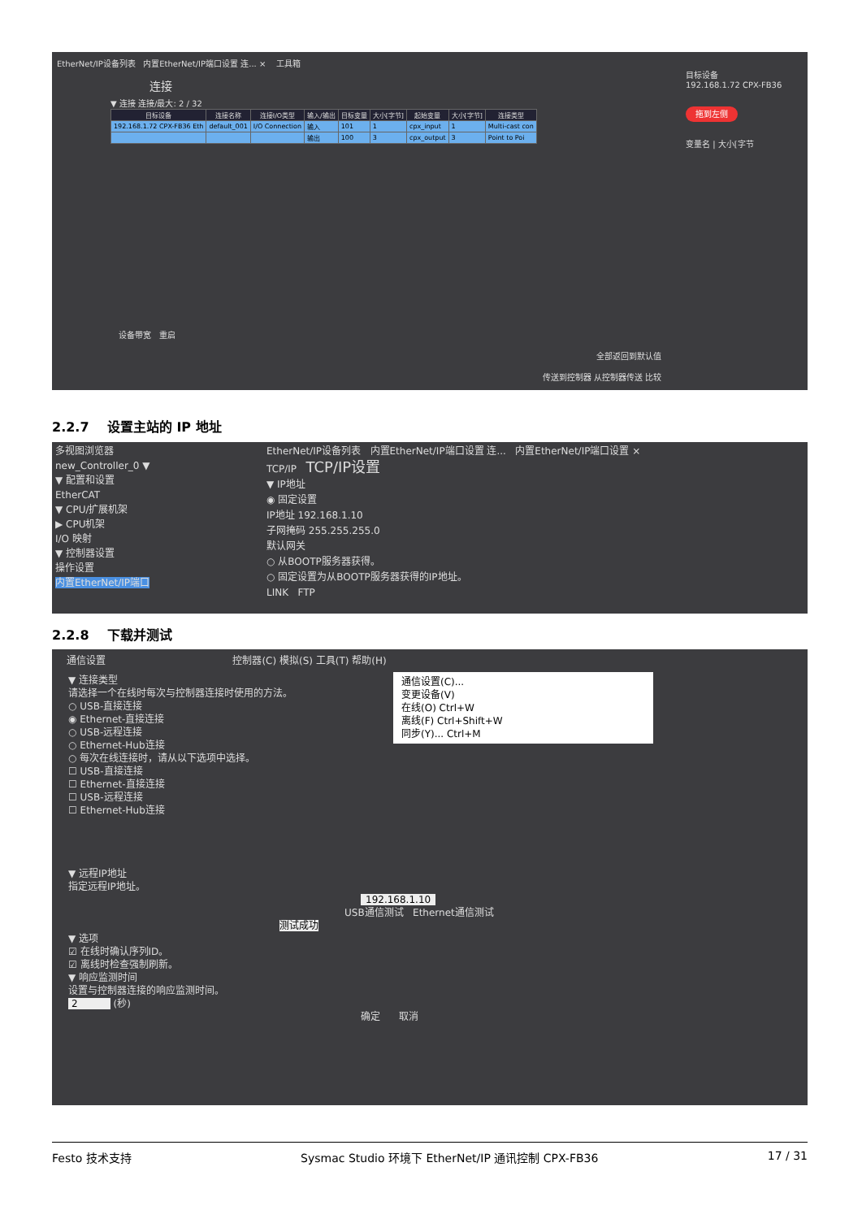EtherNet/IP设备列表 内置EtherNet/IP端口设置 连... × 工具箱
连接
▼ 连接 连接/最大: 2 / 32
| 目标设备 | 连接名称 | 连接I/O类型 | 输入/输出 | 目标变量 | 大小[字节] | 起始变量 | 大小[字节] | 连接类型 |
| --- | --- | --- | --- | --- | --- | --- | --- | --- |
| 192.168.1.72 CPX-FB36 Eth | default_001 | I/O Connection | 输入 | 101 | 1 | cpx_input | 1 | Multi-cast con |
| | | | 输出 | 100 | 3 | cpx_output | 3 | Point to Poi |
目标设备
192.168.1.72 CPX-FB36
拖到左侧
变量名 | 大小[字节
设备带宽 重启
全部返回到默认值
传送到控制器 从控制器传送 比较
2.2.7 设置主站的 IP 地址
多视图浏览器
new_Controller_0 ▼
▼ 配置和设置
EtherCAT
▼ CPU/扩展机架
▶ CPU机架
I/O 映射
▼ 控制器设置
操作设置
内置EtherNet/IP端口
EtherNet/IP设备列表 内置EtherNet/IP端口设置 连... 内置EtherNet/IP端口设置 ×
TCP/IP TCP/IP设置
▼ IP地址
◉ 固定设置
IP地址 192.168.1.10
子网掩码 255.255.255.0
默认网关
○ 从BOOTP服务器获得。
○ 固定设置为从BOOTP服务器获得的IP地址。
LINK FTP
2.2.8 下载并测试
通信设置 控制器(C) 模拟(S) 工具(T) 帮助(H)
通信设置(C)...
变更设备(V)
在线(O) Ctrl+W
离线(F) Ctrl+Shift+W
同步(Y)... Ctrl+M
▼ 连接类型
请选择一个在线时每次与控制器连接时使用的方法。
○ USB-直接连接
◉ Ethernet-直接连接
○ USB-远程连接
○ Ethernet-Hub连接
○ 每次在线连接时，请从以下选项中选择。
☐ USB-直接连接
☐ Ethernet-直接连接
☐ USB-远程连接
☐ Ethernet-Hub连接
▼ 远程IP地址
指定远程IP地址。
192.168.1.10
USB通信测试 Ethernet通信测试
测试成功
▼ 选项
☑ 在线时确认序列ID。
☑ 离线时检查强制刷新。
▼ 响应监测时间
设置与控制器连接的响应监测时间。
2 (秒)
确定 取消
Festo 技术支持 Sysmac Studio 环境下 EtherNet/IP 通讯控制 CPX-FB36 17 / 31